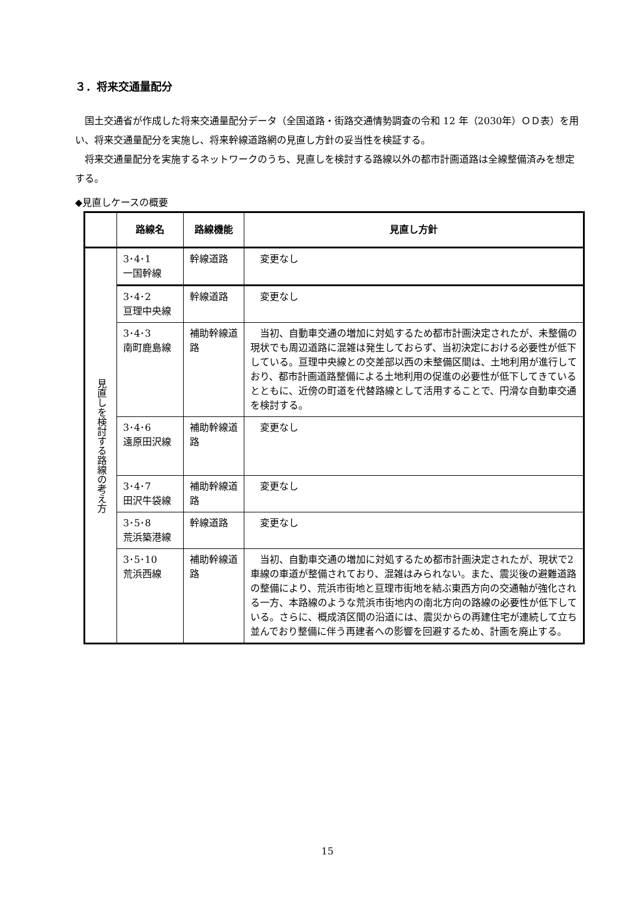３．将来交通量配分
国土交通省が作成した将来交通量配分データ（全国道路・街路交通情勢調査の令和 12 年（2030年）ＯＤ表）を用い、将来交通量配分を実施し、将来幹線道路網の見直し方針の妥当性を検証する。
将来交通量配分を実施するネットワークのうち、見直しを検討する路線以外の都市計画道路は全線整備済みを想定する。
◆見直しケースの概要
| | 路線名 | 路線機能 | 見直し方針 |
| --- | --- | --- | --- |
| 見直しを検討する路線の考え方 | 3･4･1 一国幹線 | 幹線道路 | 変更なし |
| | 3･4･2 亘理中央線 | 幹線道路 | 変更なし |
| | 3･4･3 南町鹿島線 | 補助幹線道路 | 当初、自動車交通の増加に対処するため都市計画決定されたが、未整備の現状でも周辺道路に混雑は発生しておらず、当初決定における必要性が低下している。亘理中央線との交差部以西の未整備区間は、土地利用が進行しており、都市計画道路整備による土地利用の促進の必要性が低下してきているとともに、近傍の町道を代替路線として活用することで、円滑な自動車交通を検討する。 |
| | 3･4･6 遠原田沢線 | 補助幹線道路 | 変更なし |
| | 3･4･7 田沢牛袋線 | 補助幹線道路 | 変更なし |
| | 3･5･8 荒浜築港線 | 幹線道路 | 変更なし |
| | 3･5･10 荒浜西線 | 補助幹線道路 | 当初、自動車交通の増加に対処するため都市計画決定されたが、現状で2車線の車道が整備されており、混雑はみられない。また、震災後の避難道路の整備により、荒浜市街地と亘理市街地を結ぶ東西方向の交通軸が強化される一方、本路線のような荒浜市街地内の南北方向の路線の必要性が低下している。さらに、概成済区間の沿道には、震災からの再建住宅が連続して立ち並んでおり整備に伴う再建者への影響を回避するため、計画を廃止する。 |
15